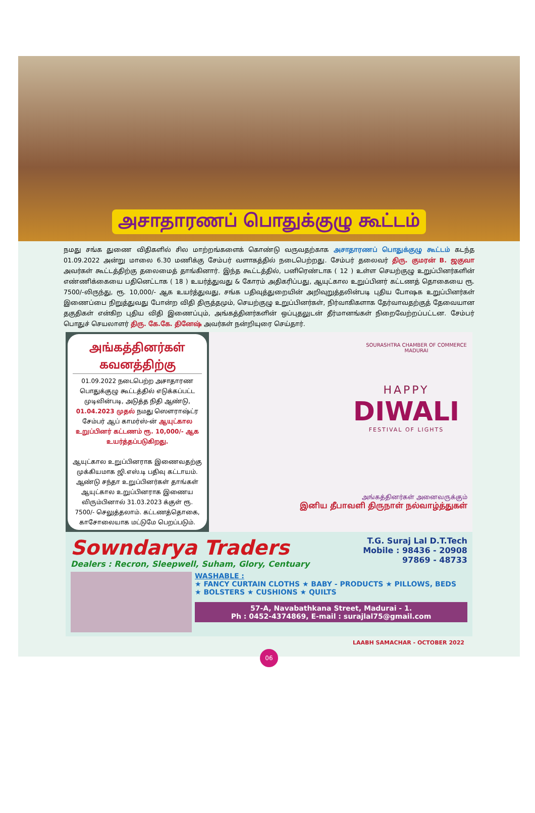அசாதாரணப் பொதுக்குழு கூட்டம்
நமது சங்க துணை விதிகளில் சில மாற்றங்களைக் கொண்டு வருவதற்காக அசாதாரணப் பொதுக்குழு கூட்டம் கடந்த 01.09.2022 அன்று மாலை 6.30 மணிக்கு சேம்பர் வளாகத்தில் நடைபெற்றது. சேம்பர் தலைவர் திரு. குமரன் B. ஜகுவா அவர்கள் கூட்டத்திற்கு தலைமைத் தாங்கினார். இந்த கூட்டத்தில், பனிரெண்டாக ( 12 ) உள்ள செயற்குழு உறுப்பினர்களின் எண்ணிக்கையை பதினெட்டாக ( 18 ) உயர்த்துவது & கோரம் அதிகரிப்பது, ஆயுட்கால உறுப்பினர் கட்டணத் தொகையை ரூ. 7500/-லிருந்து, ரூ. 10,000/- ஆக உயர்த்துவது, சங்க பதிவுத்துறையின் அறிவுறுத்தலின்படி புதிய போஷக உறுப்பினர்கள் இணைப்பை நிறுத்துவது போன்ற விதி திருத்தமும், செயற்குழு உறுப்பினர்கள், நிர்வாகிகளாக தேர்வாவதற்குத் தேவையான தகுதிகள் என்கிற புதிய விதி இணைப்பும், அங்கத்தினர்களின் ஒப்புதலுடன் தீர்மானங்கள் நிறைவேற்றப்பட்டன. சேம்பர் பொதுச் செயலாளர் திரு. கே.கே. தினேஷ் அவர்கள் நன்றியுரை செய்தார்.
அங்கத்தினர்கள் கவனத்திற்கு
01.09.2022 நடைபெற்ற அசாதாரண பொதுக்குழு கூட்டத்தில் எடுக்கப்பட்ட முடிவின்படி, அடுத்த நிதி ஆண்டு, 01.04.2023 முதல் நமது ஸௌராஷ்ட்ர சேம்பர் ஆப் காமர்ஸ்-ன் ஆயுட்கால உறுப்பினர் கட்டணம் ரூ. 10,000/- ஆக உயர்த்தப்படுகிறது.
ஆயுட்கால உறுப்பினராக இணைவதற்கு முக்கியமாக ஜி.எஸ்.டி பதிவு கட்டாயம். ஆண்டு சந்தா உறுப்பினர்கள் தாங்கள் ஆயுட்கால உறுப்பினராக இணைய விரும்பினால் 31.03.2023 க்குள் ரூ. 7500/- செலுத்தலாம். கட்டணத்தொகை, காசோலையாக மட்டுமே பெறப்படும்.
SOURASHTRA CHAMBER OF COMMERCE MADURAI
HAPPY
DIWALI
FESTIVAL OF LIGHTS
அங்கத்தினர்கள் அனைவருக்கும்
இனிய தீபாவளி திருநாள் நல்வாழ்த்துகள்
Sowndarya Traders
Dealers : Recron, Sleepwell, Suham, Glory, Centuary
T.G. Suraj Lal D.T.Tech
Mobile : 98436 - 20908
97869 - 48733
WASHABLE :
★ FANCY CURTAIN CLOTHS ★ BABY - PRODUCTS ★ PILLOWS, BEDS
★ BOLSTERS ★ CUSHIONS ★ QUILTS
57-A, Navabathkana Street, Madurai - 1.
Ph : 0452-4374869, E-mail : surajlal75@gmail.com
LAABH SAMACHAR - OCTOBER 2022
06